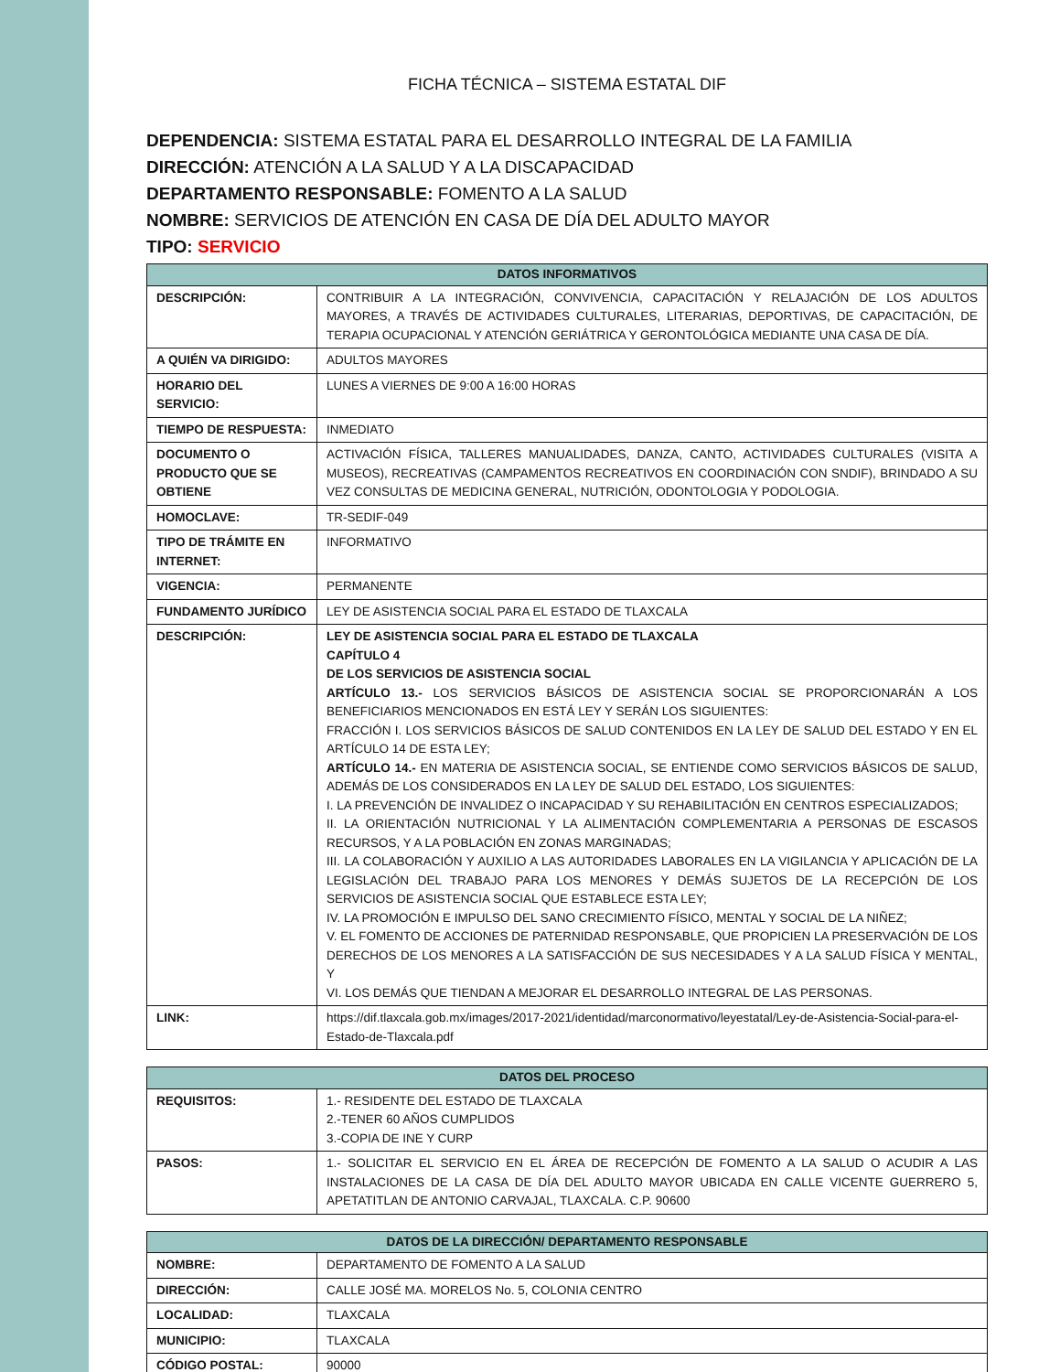FICHA TÉCNICA – SISTEMA ESTATAL DIF
DEPENDENCIA: SISTEMA ESTATAL PARA EL DESARROLLO INTEGRAL DE LA FAMILIA
DIRECCIÓN: ATENCIÓN A LA SALUD Y A LA DISCAPACIDAD
DEPARTAMENTO RESPONSABLE: FOMENTO A LA SALUD
NOMBRE: SERVICIOS DE ATENCIÓN EN CASA DE DÍA DEL ADULTO MAYOR
TIPO: SERVICIO
| DATOS INFORMATIVOS | |
| --- | --- |
| DESCRIPCIÓN: | CONTRIBUIR A LA INTEGRACIÓN, CONVIVENCIA, CAPACITACIÓN Y RELAJACIÓN DE LOS ADULTOS MAYORES, A TRAVÉS DE ACTIVIDADES CULTURALES, LITERARIAS, DEPORTIVAS, DE CAPACITACIÓN, DE TERAPIA OCUPACIONAL Y ATENCIÓN GERIÁTRICA Y GERONTOLÓGICA MEDIANTE UNA CASA DE DÍA. |
| A QUIÉN VA DIRIGIDO: | ADULTOS MAYORES |
| HORARIO DEL SERVICIO: | LUNES A VIERNES DE 9:00 A 16:00 HORAS |
| TIEMPO DE RESPUESTA: | INMEDIATO |
| DOCUMENTO O PRODUCTO QUE SE OBTIENE | ACTIVACIÓN FÍSICA, TALLERES MANUALIDADES, DANZA, CANTO, ACTIVIDADES CULTURALES (VISITA A MUSEOS), RECREATIVAS (CAMPAMENTOS RECREATIVOS EN COORDINACIÓN CON SNDIF), BRINDADO A SU VEZ CONSULTAS DE MEDICINA GENERAL, NUTRICIÓN, ODONTOLOGIA Y PODOLOGIA. |
| HOMOCLAVE: | TR-SEDIF-049 |
| TIPO DE TRÁMITE EN INTERNET: | INFORMATIVO |
| VIGENCIA: | PERMANENTE |
| FUNDAMENTO JURÍDICO | LEY DE ASISTENCIA SOCIAL PARA EL ESTADO DE TLAXCALA |
| DESCRIPCIÓN: | LEY DE ASISTENCIA SOCIAL PARA EL ESTADO DE TLAXCALA CAPÍTULO 4 DE LOS SERVICIOS DE ASISTENCIA SOCIAL ARTÍCULO 13.- LOS SERVICIOS BÁSICOS DE ASISTENCIA SOCIAL SE PROPORCIONARÁN A LOS BENEFICIARIOS MENCIONADOS EN ESTÁ LEY Y SERÁN LOS SIGUIENTES: FRACCIÓN I. LOS SERVICIOS BÁSICOS DE SALUD CONTENIDOS EN LA LEY DE SALUD DEL ESTADO Y EN EL ARTÍCULO 14 DE ESTA LEY; ARTÍCULO 14.- EN MATERIA DE ASISTENCIA SOCIAL, SE ENTIENDE COMO SERVICIOS BÁSICOS DE SALUD, ADEMÁS DE LOS CONSIDERADOS EN LA LEY DE SALUD DEL ESTADO, LOS SIGUIENTES: I. LA PREVENCIÓN DE INVALIDEZ O INCAPACIDAD Y SU REHABILITACIÓN EN CENTROS ESPECIALIZADOS; II. LA ORIENTACIÓN NUTRICIONAL Y LA ALIMENTACIÓN COMPLEMENTARIA A PERSONAS DE ESCASOS RECURSOS, Y A LA POBLACIÓN EN ZONAS MARGINADAS; III. LA COLABORACIÓN Y AUXILIO A LAS AUTORIDADES LABORALES EN LA VIGILANCIA Y APLICACIÓN DE LA LEGISLACIÓN DEL TRABAJO PARA LOS MENORES Y DEMÁS SUJETOS DE LA RECEPCIÓN DE LOS SERVICIOS DE ASISTENCIA SOCIAL QUE ESTABLECE ESTA LEY; IV. LA PROMOCIÓN E IMPULSO DEL SANO CRECIMIENTO FÍSICO, MENTAL Y SOCIAL DE LA NIÑEZ; V. EL FOMENTO DE ACCIONES DE PATERNIDAD RESPONSABLE, QUE PROPICIEN LA PRESERVACIÓN DE LOS DERECHOS DE LOS MENORES A LA SATISFACCIÓN DE SUS NECESIDADES Y A LA SALUD FÍSICA Y MENTAL, Y VI. LOS DEMÁS QUE TIENDAN A MEJORAR EL DESARROLLO INTEGRAL DE LAS PERSONAS. |
| LINK: | https://dif.tlaxcala.gob.mx/images/2017-2021/identidad/marconormativo/leyestatal/Ley-de-Asistencia-Social-para-el-Estado-de-Tlaxcala.pdf |
| DATOS DEL PROCESO | |
| --- | --- |
| REQUISITOS: | 1.- RESIDENTE DEL ESTADO DE TLAXCALA 2.-TENER 60 AÑOS CUMPLIDOS 3.-COPIA DE INE Y CURP |
| PASOS: | 1.- SOLICITAR EL SERVICIO EN EL ÁREA DE RECEPCIÓN DE FOMENTO A LA SALUD O ACUDIR A LAS INSTALACIONES DE LA CASA DE DÍA DEL ADULTO MAYOR UBICADA EN CALLE VICENTE GUERRERO 5, APETATITLAN DE ANTONIO CARVAJAL, TLAXCALA. C.P. 90600 |
| DATOS DE LA DIRECCIÓN/ DEPARTAMENTO RESPONSABLE | |
| --- | --- |
| NOMBRE: | DEPARTAMENTO DE FOMENTO A LA SALUD |
| DIRECCIÓN: | CALLE JOSÉ MA. MORELOS No. 5, COLONIA CENTRO |
| LOCALIDAD: | TLAXCALA |
| MUNICIPIO: | TLAXCALA |
| CÓDIGO POSTAL: | 90000 |